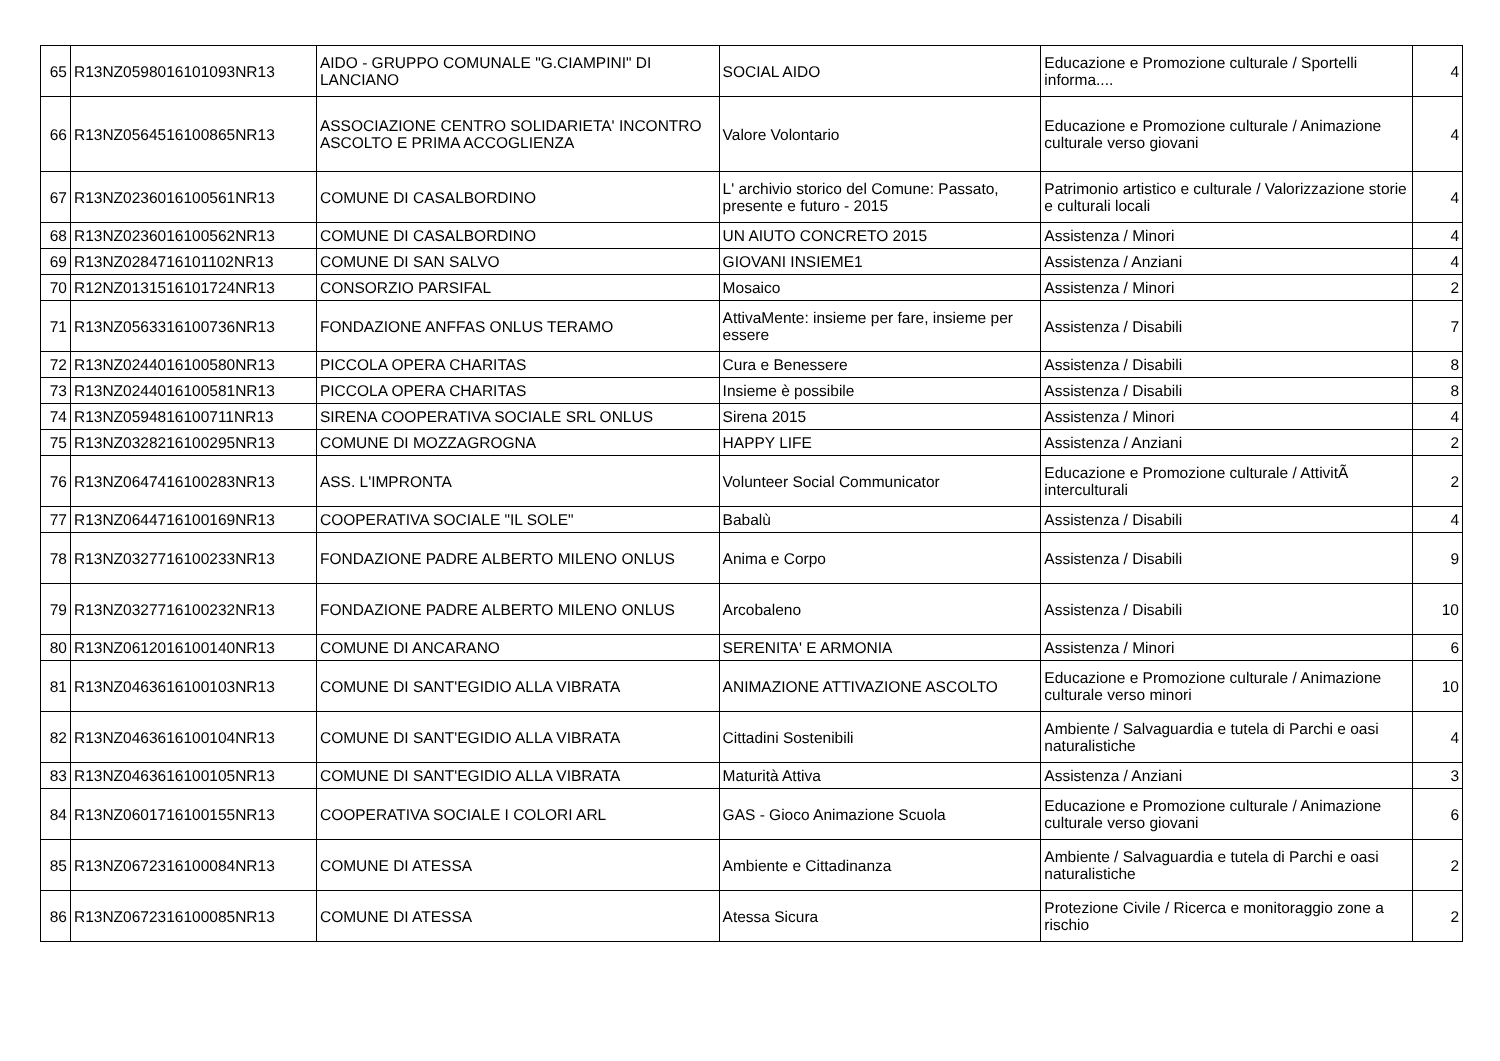| 65 | R13NZ0598016101093NR13 | AIDO - GRUPPO COMUNALE "G.CIAMPINI" DI LANCIANO | SOCIAL AIDO | Educazione e Promozione culturale / Sportelli informa.... | 4 |
| 66 | R13NZ0564516100865NR13 | ASSOCIAZIONE CENTRO SOLIDARIETA' INCONTRO ASCOLTO E PRIMA ACCOGLIENZA | Valore Volontario | Educazione e Promozione culturale / Animazione culturale verso giovani | 4 |
| 67 | R13NZ0236016100561NR13 | COMUNE DI CASALBORDINO | L' archivio storico del Comune: Passato, presente e futuro - 2015 | Patrimonio artistico e culturale / Valorizzazione storie e culturali locali | 4 |
| 68 | R13NZ0236016100562NR13 | COMUNE DI CASALBORDINO | UN AIUTO CONCRETO 2015 | Assistenza / Minori | 4 |
| 69 | R13NZ0284716101102NR13 | COMUNE DI SAN SALVO | GIOVANI INSIEME1 | Assistenza / Anziani | 4 |
| 70 | R12NZ0131516101724NR13 | CONSORZIO PARSIFAL | Mosaico | Assistenza / Minori | 2 |
| 71 | R13NZ0563316100736NR13 | FONDAZIONE ANFFAS ONLUS TERAMO | AttivaMente: insieme per fare, insieme per essere | Assistenza / Disabili | 7 |
| 72 | R13NZ0244016100580NR13 | PICCOLA OPERA CHARITAS | Cura e Benessere | Assistenza / Disabili | 8 |
| 73 | R13NZ0244016100581NR13 | PICCOLA OPERA CHARITAS | Insieme è possibile | Assistenza / Disabili | 8 |
| 74 | R13NZ0594816100711NR13 | SIRENA COOPERATIVA SOCIALE SRL ONLUS | Sirena 2015 | Assistenza / Minori | 4 |
| 75 | R13NZ0328216100295NR13 | COMUNE DI MOZZAGROGNA | HAPPY LIFE | Assistenza / Anziani | 2 |
| 76 | R13NZ0647416100283NR13 | ASS. L'IMPRONTA | Volunteer Social Communicator | Educazione e Promozione culturale / AttivitÃ interculturali | 2 |
| 77 | R13NZ0644716100169NR13 | COOPERATIVA SOCIALE "IL SOLE" | Babalù | Assistenza / Disabili | 4 |
| 78 | R13NZ0327716100233NR13 | FONDAZIONE PADRE ALBERTO MILENO ONLUS | Anima e Corpo | Assistenza / Disabili | 9 |
| 79 | R13NZ0327716100232NR13 | FONDAZIONE PADRE ALBERTO MILENO ONLUS | Arcobaleno | Assistenza / Disabili | 10 |
| 80 | R13NZ0612016100140NR13 | COMUNE DI ANCARANO | SERENITA' E ARMONIA | Assistenza / Minori | 6 |
| 81 | R13NZ0463616100103NR13 | COMUNE DI SANT'EGIDIO ALLA VIBRATA | ANIMAZIONE ATTIVAZIONE ASCOLTO | Educazione e Promozione culturale / Animazione culturale verso minori | 10 |
| 82 | R13NZ0463616100104NR13 | COMUNE DI SANT'EGIDIO ALLA VIBRATA | Cittadini Sostenibili | Ambiente / Salvaguardia e tutela di Parchi e oasi naturalistiche | 4 |
| 83 | R13NZ0463616100105NR13 | COMUNE DI SANT'EGIDIO ALLA VIBRATA | Maturità Attiva | Assistenza / Anziani | 3 |
| 84 | R13NZ0601716100155NR13 | COOPERATIVA SOCIALE I COLORI ARL | GAS - Gioco Animazione Scuola | Educazione e Promozione culturale / Animazione culturale verso giovani | 6 |
| 85 | R13NZ0672316100084NR13 | COMUNE DI ATESSA | Ambiente e Cittadinanza | Ambiente / Salvaguardia e tutela di Parchi e oasi naturalistiche | 2 |
| 86 | R13NZ0672316100085NR13 | COMUNE DI ATESSA | Atessa Sicura | Protezione Civile / Ricerca e monitoraggio zone a rischio | 2 |